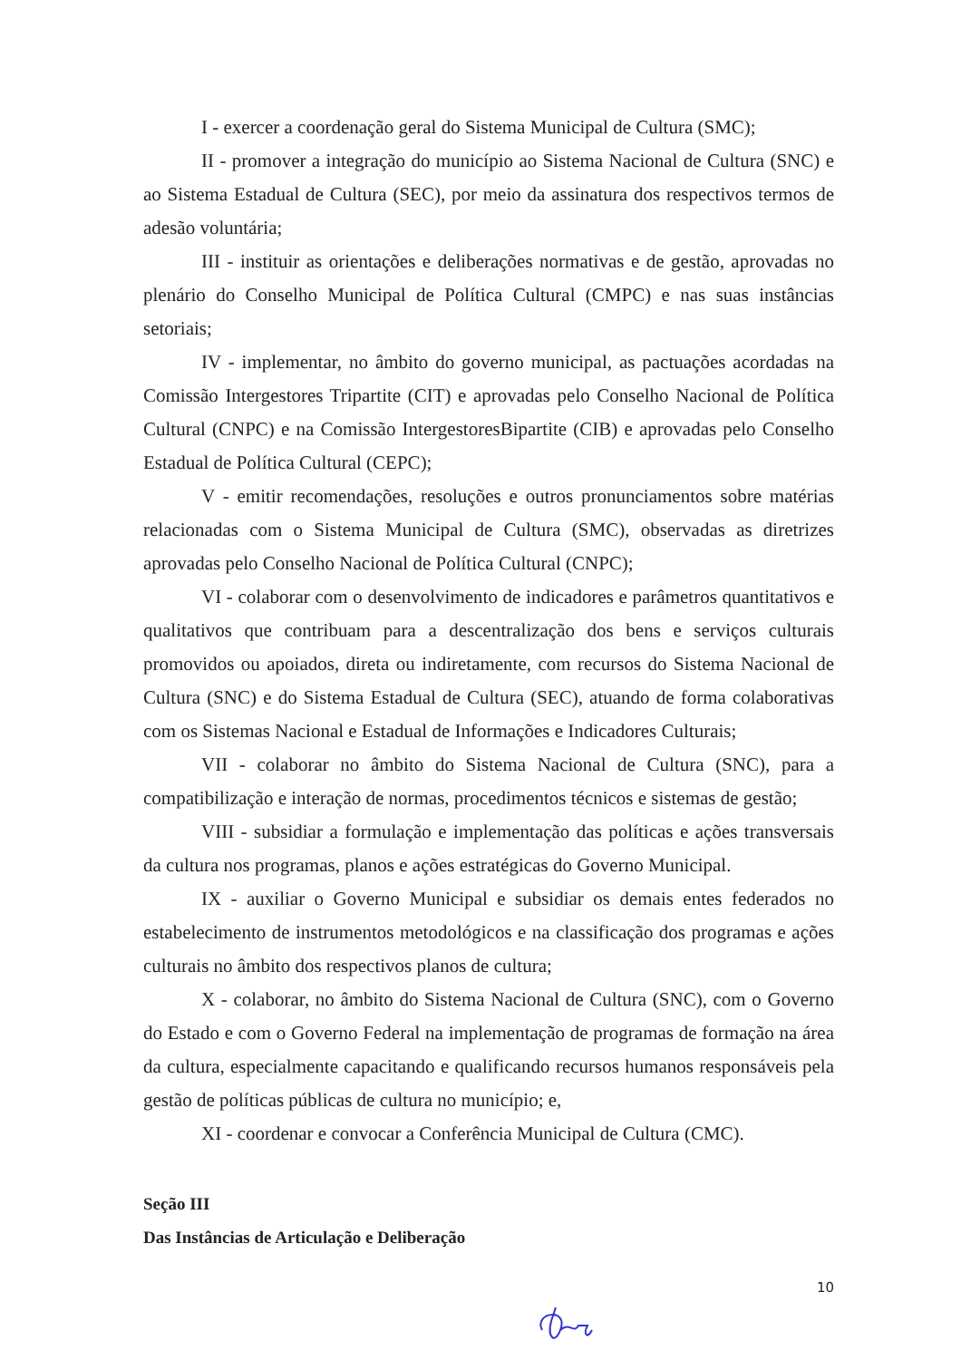I - exercer a coordenação geral do Sistema Municipal de Cultura (SMC);
II - promover a integração do município ao Sistema Nacional de Cultura (SNC) e ao Sistema Estadual de Cultura (SEC), por meio da assinatura dos respectivos termos de adesão voluntária;
III - instituir as orientações e deliberações normativas e de gestão, aprovadas no plenário do Conselho Municipal de Política Cultural (CMPC) e nas suas instâncias setoriais;
IV - implementar, no âmbito do governo municipal, as pactuações acordadas na Comissão Intergestores Tripartite (CIT) e aprovadas pelo Conselho Nacional de Política Cultural (CNPC) e na Comissão IntergestoresBipartite (CIB) e aprovadas pelo Conselho Estadual de Política Cultural (CEPC);
V - emitir recomendações, resoluções e outros pronunciamentos sobre matérias relacionadas com o Sistema Municipal de Cultura (SMC), observadas as diretrizes aprovadas pelo Conselho Nacional de Política Cultural (CNPC);
VI - colaborar com o desenvolvimento de indicadores e parâmetros quantitativos e qualitativos que contribuam para a descentralização dos bens e serviços culturais promovidos ou apoiados, direta ou indiretamente, com recursos do Sistema Nacional de Cultura (SNC) e do Sistema Estadual de Cultura (SEC), atuando de forma colaborativas com os Sistemas Nacional e Estadual de Informações e Indicadores Culturais;
VII - colaborar no âmbito do Sistema Nacional de Cultura (SNC), para a compatibilização e interação de normas, procedimentos técnicos e sistemas de gestão;
VIII - subsidiar a formulação e implementação das políticas e ações transversais da cultura nos programas, planos e ações estratégicas do Governo Municipal.
IX - auxiliar o Governo Municipal e subsidiar os demais entes federados no estabelecimento de instrumentos metodológicos e na classificação dos programas e ações culturais no âmbito dos respectivos planos de cultura;
X - colaborar, no âmbito do Sistema Nacional de Cultura (SNC), com o Governo do Estado e com o Governo Federal na implementação de programas de formação na área da cultura, especialmente capacitando e qualificando recursos humanos responsáveis pela gestão de políticas públicas de cultura no município; e,
XI - coordenar e convocar a Conferência Municipal de Cultura (CMC).
Seção III
Das Instâncias de Articulação e Deliberação
10